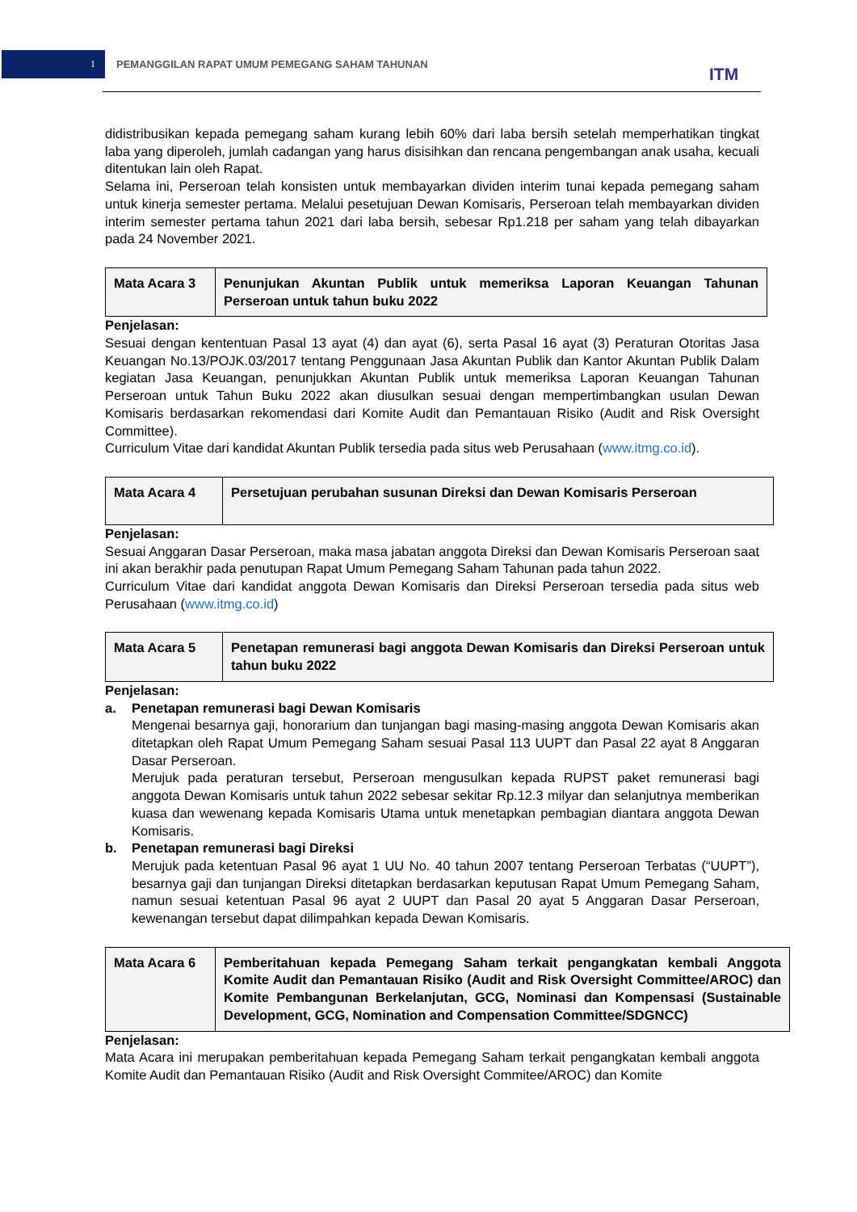1
PEMANGGILAN RAPAT UMUM PEMEGANG SAHAM TAHUNAN
ITM
didistribusikan kepada pemegang saham kurang lebih 60% dari laba bersih setelah memperhatikan tingkat laba yang diperoleh, jumlah cadangan yang harus disisihkan dan rencana pengembangan anak usaha, kecuali ditentukan lain oleh Rapat.
Selama ini, Perseroan telah konsisten untuk membayarkan dividen interim tunai kepada pemegang saham untuk kinerja semester pertama. Melalui pesetujuan Dewan Komisaris, Perseroan telah membayarkan dividen interim semester pertama tahun 2021 dari laba bersih, sebesar Rp1.218 per saham yang telah dibayarkan pada 24 November 2021.
| Mata Acara 3 | Penunjukan Akuntan Publik untuk memeriksa Laporan Keuangan Tahunan Perseroan untuk tahun buku 2022 |
Penjelasan:
Sesuai dengan kententuan Pasal 13 ayat (4) dan ayat (6), serta Pasal 16 ayat (3) Peraturan Otoritas Jasa Keuangan No.13/POJK.03/2017 tentang Penggunaan Jasa Akuntan Publik dan Kantor Akuntan Publik Dalam kegiatan Jasa Keuangan, penunjukkan Akuntan Publik untuk memeriksa Laporan Keuangan Tahunan Perseroan untuk Tahun Buku 2022 akan diusulkan sesuai dengan mempertimbangkan usulan Dewan Komisaris berdasarkan rekomendasi dari Komite Audit dan Pemantauan Risiko (Audit and Risk Oversight Committee).
Curriculum Vitae dari kandidat Akuntan Publik tersedia pada situs web Perusahaan (www.itmg.co.id).
| Mata Acara 4 | Persetujuan perubahan susunan Direksi dan Dewan Komisaris Perseroan |
Penjelasan:
Sesuai Anggaran Dasar Perseroan, maka masa jabatan anggota Direksi dan Dewan Komisaris Perseroan saat ini akan berakhir pada penutupan Rapat Umum Pemegang Saham Tahunan pada tahun 2022.
Curriculum Vitae dari kandidat anggota Dewan Komisaris dan Direksi Perseroan tersedia pada situs web Perusahaan (www.itmg.co.id)
| Mata Acara 5 | Penetapan remunerasi bagi anggota Dewan Komisaris dan Direksi Perseroan untuk tahun buku 2022 |
Penjelasan:
a. Penetapan remunerasi bagi Dewan Komisaris
Mengenai besarnya gaji, honorarium dan tunjangan bagi masing-masing anggota Dewan Komisaris akan ditetapkan oleh Rapat Umum Pemegang Saham sesuai Pasal 113 UUPT dan Pasal 22 ayat 8 Anggaran Dasar Perseroan.
Merujuk pada peraturan tersebut, Perseroan mengusulkan kepada RUPST paket remunerasi bagi anggota Dewan Komisaris untuk tahun 2022 sebesar sekitar Rp.12.3 milyar dan selanjutnya memberikan kuasa dan wewenang kepada Komisaris Utama untuk menetapkan pembagian diantara anggota Dewan Komisaris.
b. Penetapan remunerasi bagi Direksi
Merujuk pada ketentuan Pasal 96 ayat 1 UU No. 40 tahun 2007 tentang Perseroan Terbatas (“UUPT”), besarnya gaji dan tunjangan Direksi ditetapkan berdasarkan keputusan Rapat Umum Pemegang Saham, namun sesuai ketentuan Pasal 96 ayat 2 UUPT dan Pasal 20 ayat 5 Anggaran Dasar Perseroan, kewenangan tersebut dapat dilimpahkan kepada Dewan Komisaris.
| Mata Acara 6 | Pemberitahuan kepada Pemegang Saham terkait pengangkatan kembali Anggota Komite Audit dan Pemantauan Risiko (Audit and Risk Oversight Committee/AROC) dan Komite Pembangunan Berkelanjutan, GCG, Nominasi dan Kompensasi (Sustainable Development, GCG, Nomination and Compensation Committee/SDGNCC) |
Penjelasan:
Mata Acara ini merupakan pemberitahuan kepada Pemegang Saham terkait pengangkatan kembali anggota Komite Audit dan Pemantauan Risiko (Audit and Risk Oversight Commitee/AROC) dan Komite